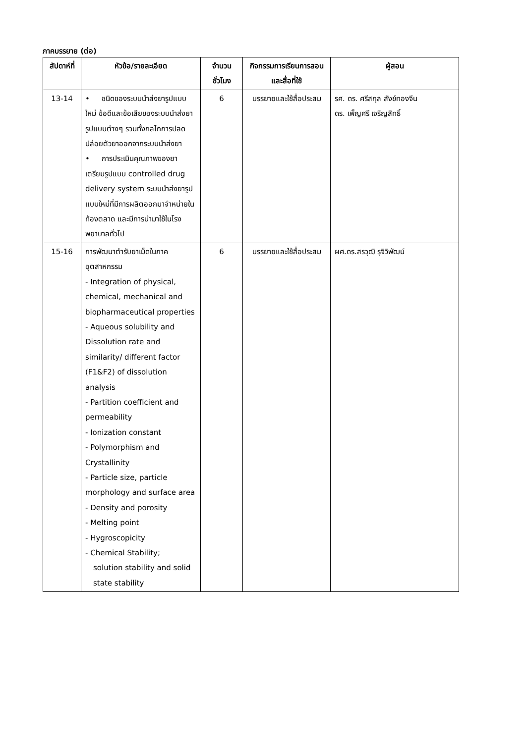ภาคบรรยาย (ต่อ)
| สัปดาห์ที่ | หัวข้อ/รายละเอียด | จำนวนชั่วโมง | กิจกรรมการเรียนการสอนและสื่อที่ใช้ | ผู้สอน |
| --- | --- | --- | --- | --- |
| 13-14 | • ชนิดของระบบนำส่งยารูปแบบใหม่ ข้อดีและข้อเสียของระบบนำส่งยารูปแบบต่างๆ รวมทั้งกลไกการปลดปล่อยตัวยาออกจากระบบนำส่งยา • การประเมินคุณภาพของยาเตรียมรูปแบบ controlled drug delivery system ระบบนำส่งยารูปแบบใหม่ที่มีการผลิตออกมาจำหน่ายในท้องตลาด และมีการนำมาใช้ในโรงพยาบาลทั่วไป | 6 | บรรยายและใช้สื่อประสม | รศ. ดร. ศรีสกุล สังข์ทองจีน ดร. เพ็ญศรี เจริญสิทธิ์ |
| 15-16 | การพัฒนาตำรับยาเม็ดในภาคอุตสาหกรรม - Integration of physical, chemical, mechanical and biopharmaceutical properties - Aqueous solubility and Dissolution rate and similarity/ different factor (F1&F2) of dissolution analysis - Partition coefficient and permeability - Ionization constant - Polymorphism and Crystallinity - Particle size, particle morphology and surface area - Density and porosity - Melting point - Hygroscopicity - Chemical Stability; solution stability and solid state stability | 6 | บรรยายและใช้สื่อประสม | ผศ.ดร.สรวุฒิ รุจิวิพัฒน์ |